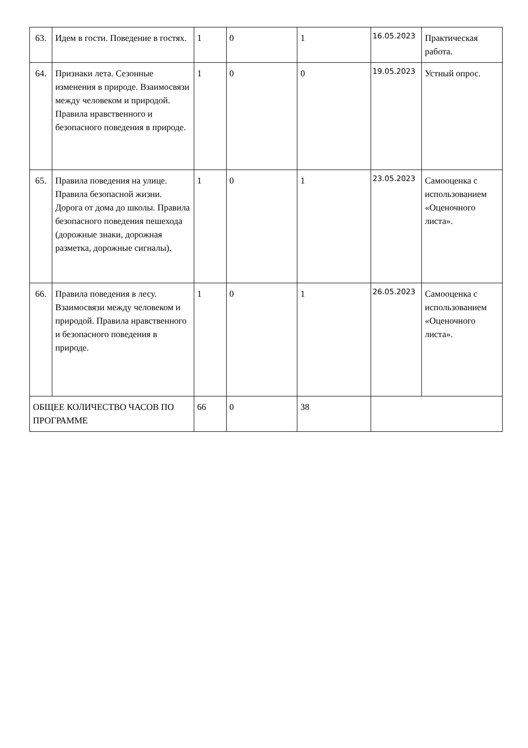| 63. | Идем в гости. Поведение в гостях. | 1 | 0 | 1 | 16.05.2023 | Практическая работа. |
| 64. | Признаки лета. Сезонные изменения в природе. Взаимосвязи между человеком и природой. Правила нравственного и безопасного поведения в природе. | 1 | 0 | 0 | 19.05.2023 | Устный опрос. |
| 65. | Правила поведения на улице. Правила безопасной жизни. Дорога от дома до школы. Правила безопасного поведения пешехода (дорожные знаки, дорожная разметка, дорожные сигналы). | 1 | 0 | 1 | 23.05.2023 | Самооценка с использованием «Оценочного листа». |
| 66. | Правила поведения в лесу. Взаимосвязи между человеком и природой. Правила нравственного и безопасного поведения в природе. | 1 | 0 | 1 | 26.05.2023 | Самооценка с использованием «Оценочного листа». |
| ОБЩЕЕ КОЛИЧЕСТВО ЧАСОВ ПО ПРОГРАММЕ | | 66 | 0 | 38 | | |